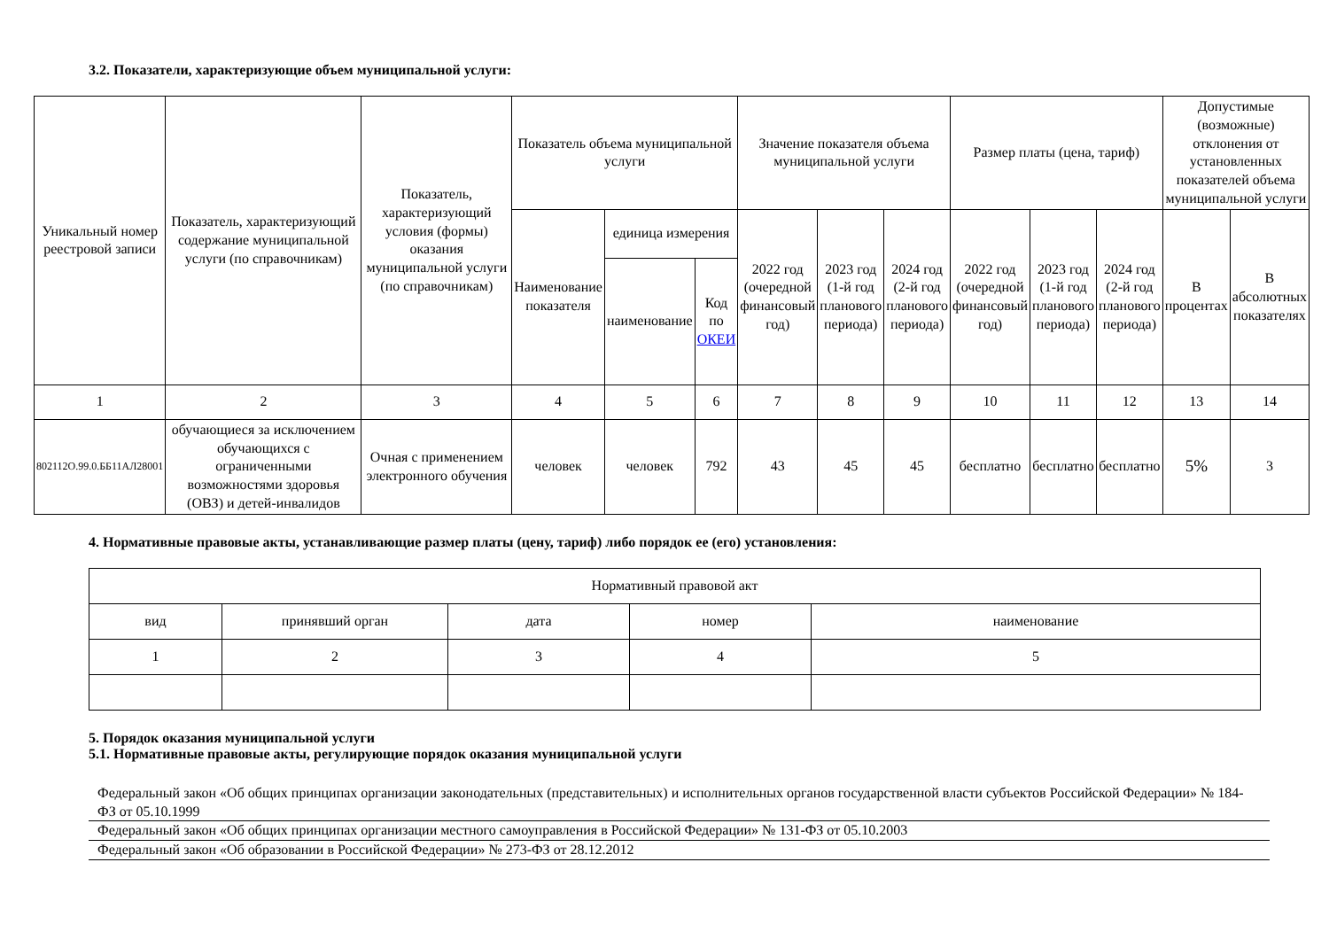3.2. Показатели, характеризующие объем муниципальной услуги:
| Уникальный номер реестровой записи | Показатель, характеризующий содержание муниципальной услуги (по справочникам) | Показатель, характеризующий условия (формы) оказания муниципальной услуги (по справочникам) | Показатель объема муниципальной услуги | | | Значение показателя объема муниципальной услуги | | | Размер платы (цена, тариф) | | | Допустимые (возможные) отклонения от установленных показателей объема муниципальной услуги | |
| --- | --- | --- | --- | --- | --- | --- | --- | --- | --- | --- | --- | --- | --- |
| | | | Наименование показателя | единица измерения | | 2022 год (очередной финансовый год) | 2023 год (1-й год планового периода) | 2024 год (2-й год планового периода) | 2022 год (очередной финансовый год) | 2023 год (1-й год планового периода) | 2024 год (2-й год планового периода) | В процентах | В абсолютных показателях |
| | | | | наименование | Код по ОКЕИ | | | | | | | | |
| 1 | 2 | 3 | 4 | 5 | 6 | 7 | 8 | 9 | 10 | 11 | 12 | 13 | 14 |
| 802112О.99.0.ББ11АЛ28001 | обучающиеся за исключением обучающихся с ограниченными возможностями здоровья (ОВЗ) и детей-инвалидов | Очная с применением электронного обучения | человек | человек | 792 | 43 | 45 | 45 | бесплатно | бесплатно | бесплатно | 5% | 3 |
4. Нормативные правовые акты, устанавливающие размер платы (цену, тариф) либо порядок ее (его) установления:
| Нормативный правовой акт | | | | |
| вид | принявший орган | дата | номер | наименование |
| 1 | 2 | 3 | 4 | 5 |
5. Порядок оказания муниципальной услуги
5.1. Нормативные правовые акты, регулирующие порядок оказания муниципальной услуги
Федеральный закон «Об общих принципах организации законодательных (представительных) и исполнительных органов государственной власти субъектов Российской Федерации» № 184-ФЗ от 05.10.1999
Федеральный закон «Об общих принципах организации местного самоуправления в Российской Федерации» № 131-ФЗ от 05.10.2003
Федеральный закон «Об образовании в Российской Федерации» № 273-ФЗ от 28.12.2012